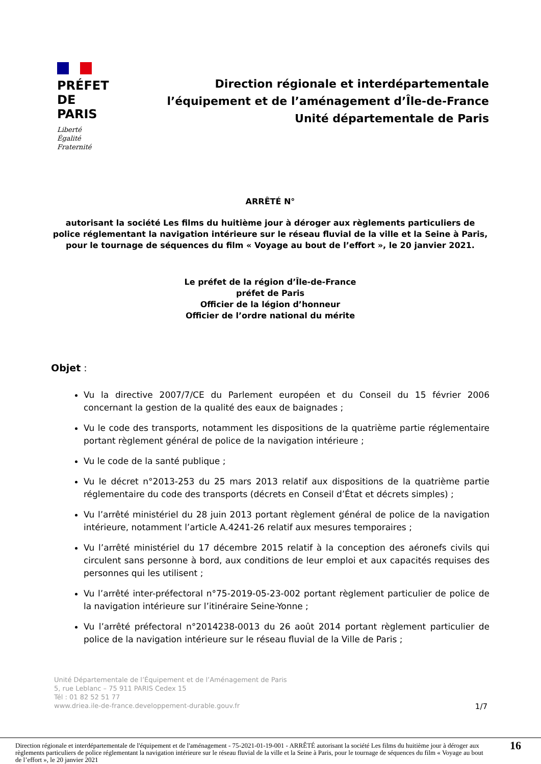PRÉFET
DE PARIS
Liberté
Égalité
Fraternité
Direction régionale et interdépartementale
l’équipement et de l’aménagement d’Île-de-France
Unité départementale de Paris
ARRÊTÉ N°
autorisant la société Les films du huitième jour à déroger aux règlements particuliers de police réglementant la navigation intérieure sur le réseau fluvial de la ville et la Seine à Paris, pour le tournage de séquences du film « Voyage au bout de l’effort », le 20 janvier 2021.
Le préfet de la région d’Île-de-France
préfet de Paris
Officier de la légion d’honneur
Officier de l’ordre national du mérite
Objet :
Vu la directive 2007/7/CE du Parlement européen et du Conseil du 15 février 2006 concernant la gestion de la qualité des eaux de baignades ;
Vu le code des transports, notamment les dispositions de la quatrième partie réglementaire portant règlement général de police de la navigation intérieure ;
Vu le code de la santé publique ;
Vu le décret n°2013-253 du 25 mars 2013 relatif aux dispositions de la quatrième partie réglementaire du code des transports (décrets en Conseil d’État et décrets simples) ;
Vu l’arrêté ministériel du 28 juin 2013 portant règlement général de police de la navigation intérieure, notamment l’article A.4241-26 relatif aux mesures temporaires ;
Vu l’arrêté ministériel du 17 décembre 2015 relatif à la conception des aéronefs civils qui circulent sans personne à bord, aux conditions de leur emploi et aux capacités requises des personnes qui les utilisent ;
Vu l’arrêté inter-préfectoral n°75-2019-05-23-002 portant règlement particulier de police de la navigation intérieure sur l’itinéraire Seine-Yonne ;
Vu l’arrêté préfectoral n°2014238-0013 du 26 août 2014 portant règlement particulier de police de la navigation intérieure sur le réseau fluvial de la Ville de Paris ;
Unité Départementale de l’Équipement et de l’Aménagement de Paris
5, rue Leblanc – 75 911 PARIS Cedex 15
Tél : 01 82 52 51 77
www.driea.ile-de-france.developpement-durable.gouv.fr
1/7
Direction régionale et interdépartementale de l'équipement et de l'aménagement - 75-2021-01-19-001 - ARRÊTÉ autorisant la société Les films du huitième jour à déroger aux règlements particuliers de police réglementant la navigation intérieure sur le réseau fluvial de la ville et la Seine à Paris, pour le tournage de séquences du film « Voyage au bout de l’effort », le 20 janvier 2021
16